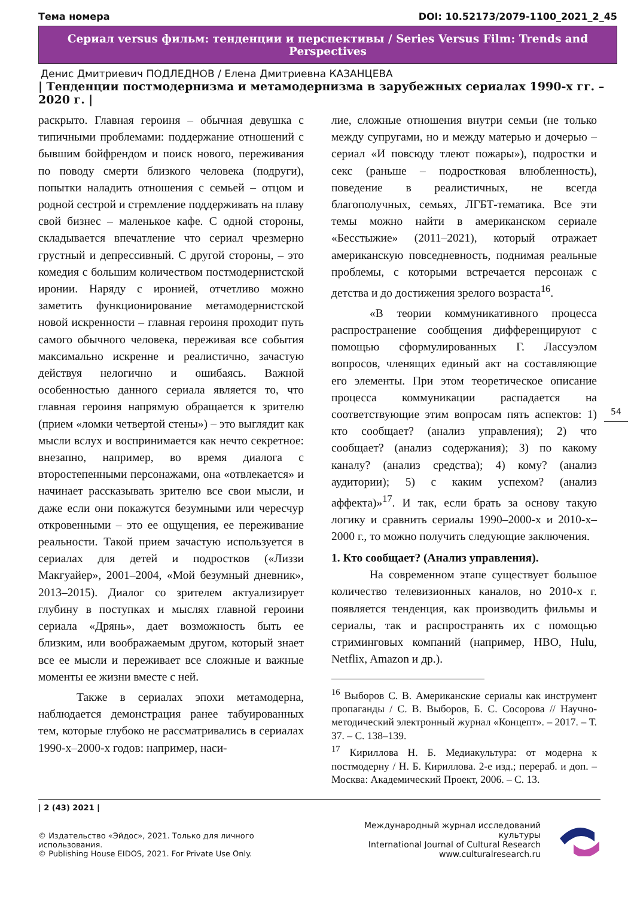Тема номера DOI: 10.52173/2079-1100_2021_2_45
Сериал versus фильм: тенденции и перспективы / Series Versus Film: Trends and Perspectives
Денис Дмитриевич ПОДЛЕДНОВ / Елена Дмитриевна КАЗАНЦЕВА
| Тенденции постмодернизма и метамодернизма в зарубежных сериалах 1990-х гг. – 2020 г. |
раскрыто. Главная героиня – обычная девушка с типичными проблемами: поддержание отношений с бывшим бойфрендом и поиск нового, переживания по поводу смерти близкого человека (подруги), попытки наладить отношения с семьей – отцом и родной сестрой и стремление поддерживать на плаву свой бизнес – маленькое кафе. С одной стороны, складывается впечатление что сериал чрезмерно грустный и депрессивный. С другой стороны, – это комедия с большим количеством постмодернистской иронии. Наряду с иронией, отчетливо можно заметить функционирование метамодернистской новой искренности – главная героиня проходит путь самого обычного человека, переживая все события максимально искренне и реалистично, зачастую действуя нелогично и ошибаясь. Важной особенностью данного сериала является то, что главная героиня напрямую обращается к зрителю (прием «ломки четвертой стены») – это выглядит как мысли вслух и воспринимается как нечто секретное: внезапно, например, во время диалога с второстепенными персонажами, она «отвлекается» и начинает рассказывать зрителю все свои мысли, и даже если они покажутся безумными или чересчур откровенными – это ее ощущения, ее переживание реальности. Такой прием зачастую используется в сериалах для детей и подростков («Лиззи Макгуайер», 2001–2004, «Мой безумный дневник», 2013–2015). Диалог со зрителем актуализирует глубину в поступках и мыслях главной героини сериала «Дрянь», дает возможность быть ее близким, или воображаемым другом, который знает все ее мысли и переживает все сложные и важные моменты ее жизни вместе с ней.
Также в сериалах эпохи метамодерна, наблюдается демонстрация ранее табуированных тем, которые глубоко не рассматривались в сериалах 1990-х–2000-х годов: например, наси-
лие, сложные отношения внутри семьи (не только между супругами, но и между матерью и дочерью – сериал «И повсюду тлеют пожары»), подростки и секс (раньше – подростковая влюбленность), поведение в реалистичных, не всегда благополучных, семьях, ЛГБТ-тематика. Все эти темы можно найти в американском сериале «Бесстыжие» (2011–2021), который отражает американскую повседневность, поднимая реальные проблемы, с которыми встречается персонаж с детства и до достижения зрелого возраста<sup>16</sup>.
«В теории коммуникативного процесса распространение сообщения дифференцируют с помощью сформулированных Г. Лассуэлом вопросов, членящих единый акт на составляющие его элементы. При этом теоретическое описание процесса коммуникации распадается на соответствующие этим вопросам пять аспектов: 1) кто сообщает? (анализ управления); 2) что сообщает? (анализ содержания); 3) по какому каналу? (анализ средства); 4) кому? (анализ аудитории); 5) с каким успехом? (анализ аффекта)»<sup>17</sup>. И так, если брать за основу такую логику и сравнить сериалы 1990–2000-х и 2010-х–2000 г., то можно получить следующие заключения.
1. Кто сообщает? (Анализ управления).
На современном этапе существует большое количество телевизионных каналов, но 2010-х г. появляется тенденция, как производить фильмы и сериалы, так и распространять их с помощью стриминговых компаний (например, HBO, Hulu, Netflix, Amazon и др.).
<sup>16</sup> Выборов С. В. Американские сериалы как инструмент пропаганды / С. В. Выборов, Б. С. Сосорова // Научно-методический электронный журнал «Концепт». – 2017. – Т. 37. – С. 138–139.
<sup>17</sup> Кириллова Н. Б. Медиакультура: от модерна к постмодерну / Н. Б. Кириллова. 2-е изд.; перераб. и доп. – Москва: Академический Проект, 2006. – С. 13.
54
| 2 (43) 2021 |
© Издательство «Эйдос», 2021. Только для личного использования.
© Publishing House EIDOS, 2021. For Private Use Only.
Международный журнал исследований культуры
International Journal of Cultural Research
www.culturalresearch.ru